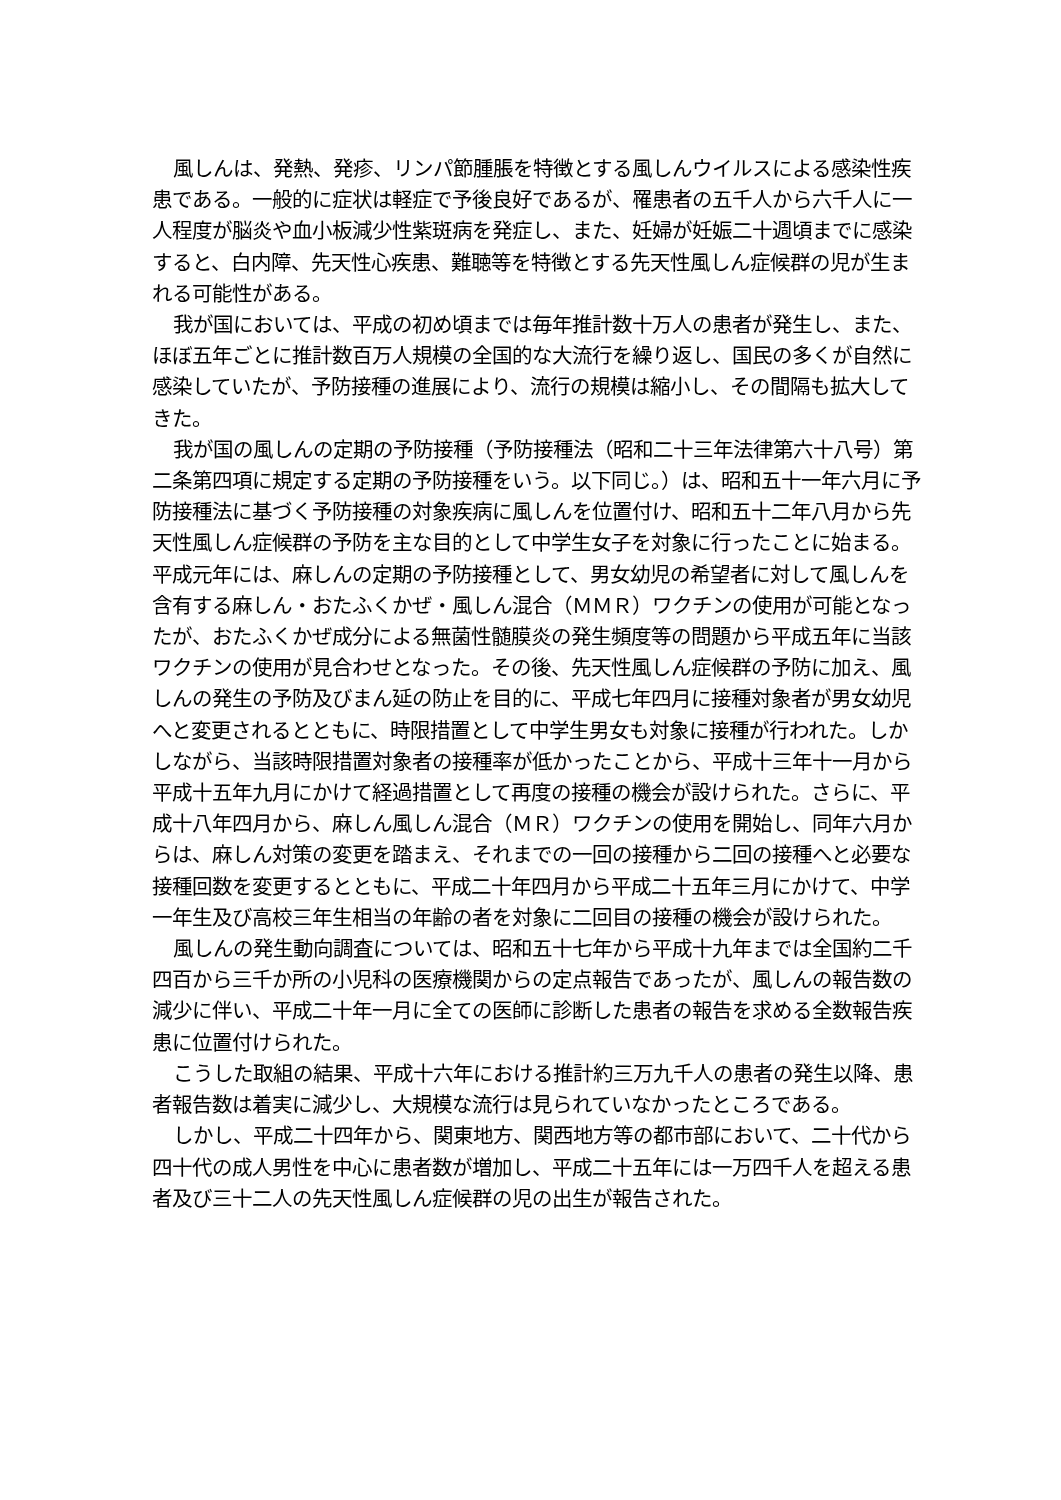風しんは、発熱、発疹、リンパ節腫脹を特徴とする風しんウイルスによる感染性疾患である。一般的に症状は軽症で予後良好であるが、罹患者の五千人から六千人に一人程度が脳炎や血小板減少性紫斑病を発症し、また、妊婦が妊娠二十週頃までに感染すると、白内障、先天性心疾患、難聴等を特徴とする先天性風しん症候群の児が生まれる可能性がある。
我が国においては、平成の初め頃までは毎年推計数十万人の患者が発生し、また、ほぼ五年ごとに推計数百万人規模の全国的な大流行を繰り返し、国民の多くが自然に感染していたが、予防接種の進展により、流行の規模は縮小し、その間隔も拡大してきた。
我が国の風しんの定期の予防接種（予防接種法（昭和二十三年法律第六十八号）第二条第四項に規定する定期の予防接種をいう。以下同じ。）は、昭和五十一年六月に予防接種法に基づく予防接種の対象疾病に風しんを位置付け、昭和五十二年八月から先天性風しん症候群の予防を主な目的として中学生女子を対象に行ったことに始まる。平成元年には、麻しんの定期の予防接種として、男女幼児の希望者に対して風しんを含有する麻しん・おたふくかぜ・風しん混合（ＭＭＲ）ワクチンの使用が可能となったが、おたふくかぜ成分による無菌性髄膜炎の発生頻度等の問題から平成五年に当該ワクチンの使用が見合わせとなった。その後、先天性風しん症候群の予防に加え、風しんの発生の予防及びまん延の防止を目的に、平成七年四月に接種対象者が男女幼児へと変更されるとともに、時限措置として中学生男女も対象に接種が行われた。しかしながら、当該時限措置対象者の接種率が低かったことから、平成十三年十一月から平成十五年九月にかけて経過措置として再度の接種の機会が設けられた。さらに、平成十八年四月から、麻しん風しん混合（ＭＲ）ワクチンの使用を開始し、同年六月からは、麻しん対策の変更を踏まえ、それまでの一回の接種から二回の接種へと必要な接種回数を変更するとともに、平成二十年四月から平成二十五年三月にかけて、中学一年生及び高校三年生相当の年齢の者を対象に二回目の接種の機会が設けられた。
風しんの発生動向調査については、昭和五十七年から平成十九年までは全国約二千四百から三千か所の小児科の医療機関からの定点報告であったが、風しんの報告数の減少に伴い、平成二十年一月に全ての医師に診断した患者の報告を求める全数報告疾患に位置付けられた。
こうした取組の結果、平成十六年における推計約三万九千人の患者の発生以降、患者報告数は着実に減少し、大規模な流行は見られていなかったところである。
しかし、平成二十四年から、関東地方、関西地方等の都市部において、二十代から四十代の成人男性を中心に患者数が増加し、平成二十五年には一万四千人を超える患者及び三十二人の先天性風しん症候群の児の出生が報告された。